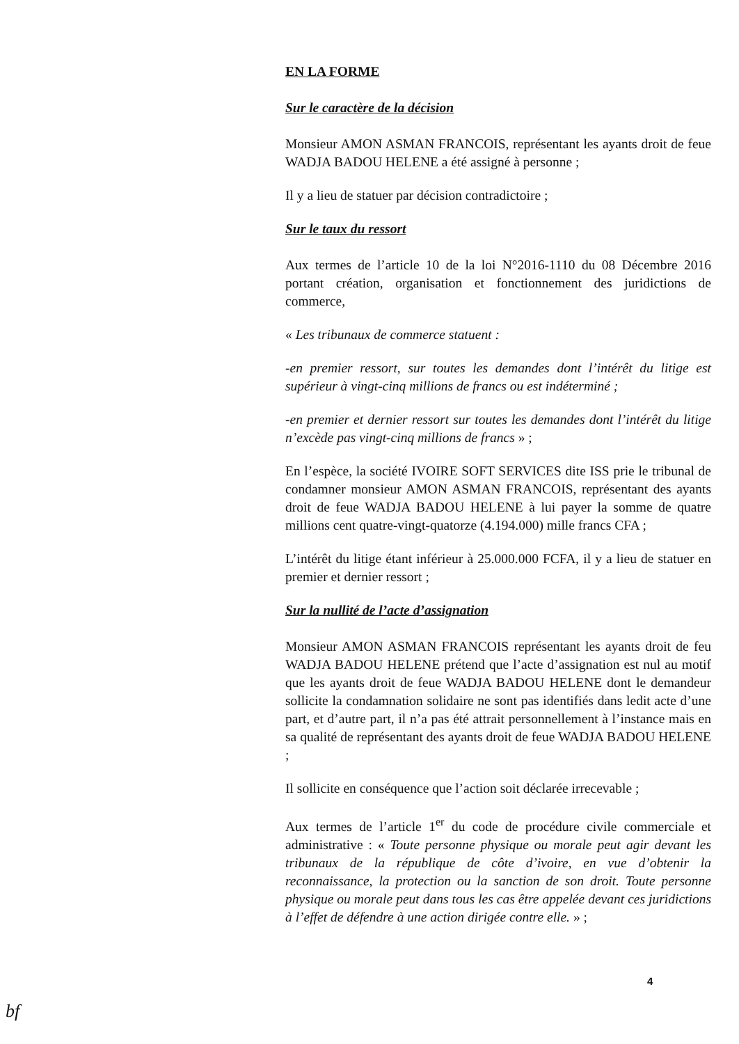EN LA FORME
Sur le caractère de la décision
Monsieur AMON ASMAN FRANCOIS, représentant les ayants droit de feue WADJA BADOU HELENE a été assigné à personne ;
Il y a lieu de statuer par décision contradictoire ;
Sur le taux du ressort
Aux termes de l’article 10 de la loi N°2016-1110 du 08 Décembre 2016 portant création, organisation et fonctionnement des juridictions de commerce,
« Les tribunaux de commerce statuent :
-en premier ressort, sur toutes les demandes dont l’intérêt du litige est supérieur à vingt-cinq millions de francs ou est indéterminé ;
-en premier et dernier ressort sur toutes les demandes dont l’intérêt du litige n’excède pas vingt-cinq millions de francs » ;
En l’espèce, la société IVOIRE SOFT SERVICES dite ISS prie le tribunal de condamner monsieur AMON ASMAN FRANCOIS, représentant des ayants droit de feue WADJA BADOU HELENE à lui payer la somme de quatre millions cent quatre-vingt-quatorze (4.194.000) mille francs CFA ;
L’intérêt du litige étant inférieur à 25.000.000 FCFA, il y a lieu de statuer en premier et dernier ressort ;
Sur la nullité de l’acte d’assignation
Monsieur AMON ASMAN FRANCOIS représentant les ayants droit de feu WADJA BADOU HELENE prétend que l’acte d’assignation est nul au motif que les ayants droit de feue WADJA BADOU HELENE dont le demandeur sollicite la condamnation solidaire ne sont pas identifiés dans ledit acte d’une part, et d’autre part, il n’a pas été attrait personnellement à l’instance mais en sa qualité de représentant des ayants droit de feue WADJA BADOU HELENE ;
Il sollicite en conséquence que l’action soit déclarée irrecevable ;
Aux termes de l’article 1<sup>er</sup> du code de procédure civile commerciale et administrative : « Toute personne physique ou morale peut agir devant les tribunaux de la république de côte d’ivoire, en vue d’obtenir la reconnaissance, la protection ou la sanction de son droit. Toute personne physique ou morale peut dans tous les cas être appelée devant ces juridictions à l’effet de défendre à une action dirigée contre elle. » ;
4
bf